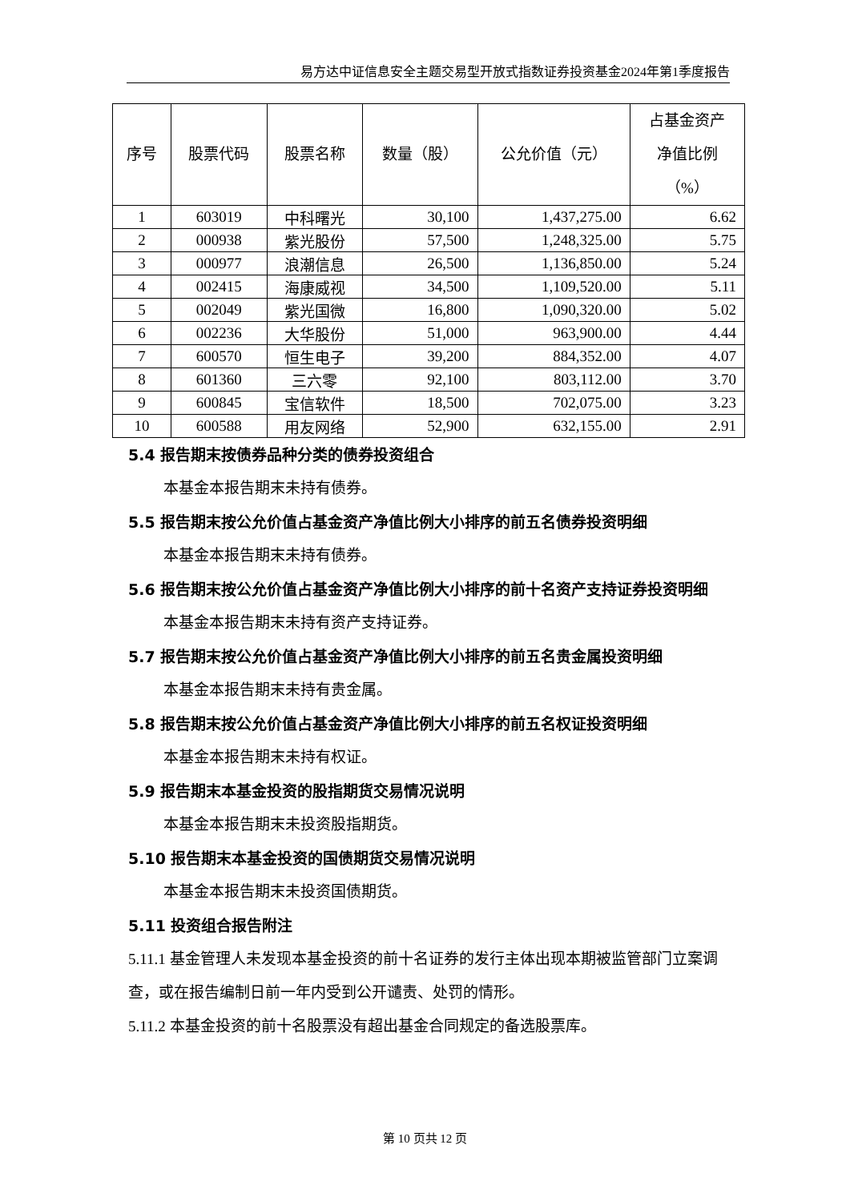易方达中证信息安全主题交易型开放式指数证券投资基金2024年第1季度报告
| 序号 | 股票代码 | 股票名称 | 数量（股） | 公允价值（元） | 占基金资产 净值比例 （%） |
| --- | --- | --- | --- | --- | --- |
| 1 | 603019 | 中科曙光 | 30,100 | 1,437,275.00 | 6.62 |
| 2 | 000938 | 紫光股份 | 57,500 | 1,248,325.00 | 5.75 |
| 3 | 000977 | 浪潮信息 | 26,500 | 1,136,850.00 | 5.24 |
| 4 | 002415 | 海康威视 | 34,500 | 1,109,520.00 | 5.11 |
| 5 | 002049 | 紫光国微 | 16,800 | 1,090,320.00 | 5.02 |
| 6 | 002236 | 大华股份 | 51,000 | 963,900.00 | 4.44 |
| 7 | 600570 | 恒生电子 | 39,200 | 884,352.00 | 4.07 |
| 8 | 601360 | 三六零 | 92,100 | 803,112.00 | 3.70 |
| 9 | 600845 | 宝信软件 | 18,500 | 702,075.00 | 3.23 |
| 10 | 600588 | 用友网络 | 52,900 | 632,155.00 | 2.91 |
5.4 报告期末按债券品种分类的债券投资组合
本基金本报告期末未持有债券。
5.5 报告期末按公允价值占基金资产净值比例大小排序的前五名债券投资明细
本基金本报告期末未持有债券。
5.6 报告期末按公允价值占基金资产净值比例大小排序的前十名资产支持证券投资明细
本基金本报告期末未持有资产支持证券。
5.7 报告期末按公允价值占基金资产净值比例大小排序的前五名贵金属投资明细
本基金本报告期末未持有贵金属。
5.8 报告期末按公允价值占基金资产净值比例大小排序的前五名权证投资明细
本基金本报告期末未持有权证。
5.9 报告期末本基金投资的股指期货交易情况说明
本基金本报告期末未投资股指期货。
5.10 报告期末本基金投资的国债期货交易情况说明
本基金本报告期末未投资国债期货。
5.11 投资组合报告附注
5.11.1 基金管理人未发现本基金投资的前十名证券的发行主体出现本期被监管部门立案调查，或在报告编制日前一年内受到公开谴责、处罚的情形。
5.11.2 本基金投资的前十名股票没有超出基金合同规定的备选股票库。
第 10 页共 12 页